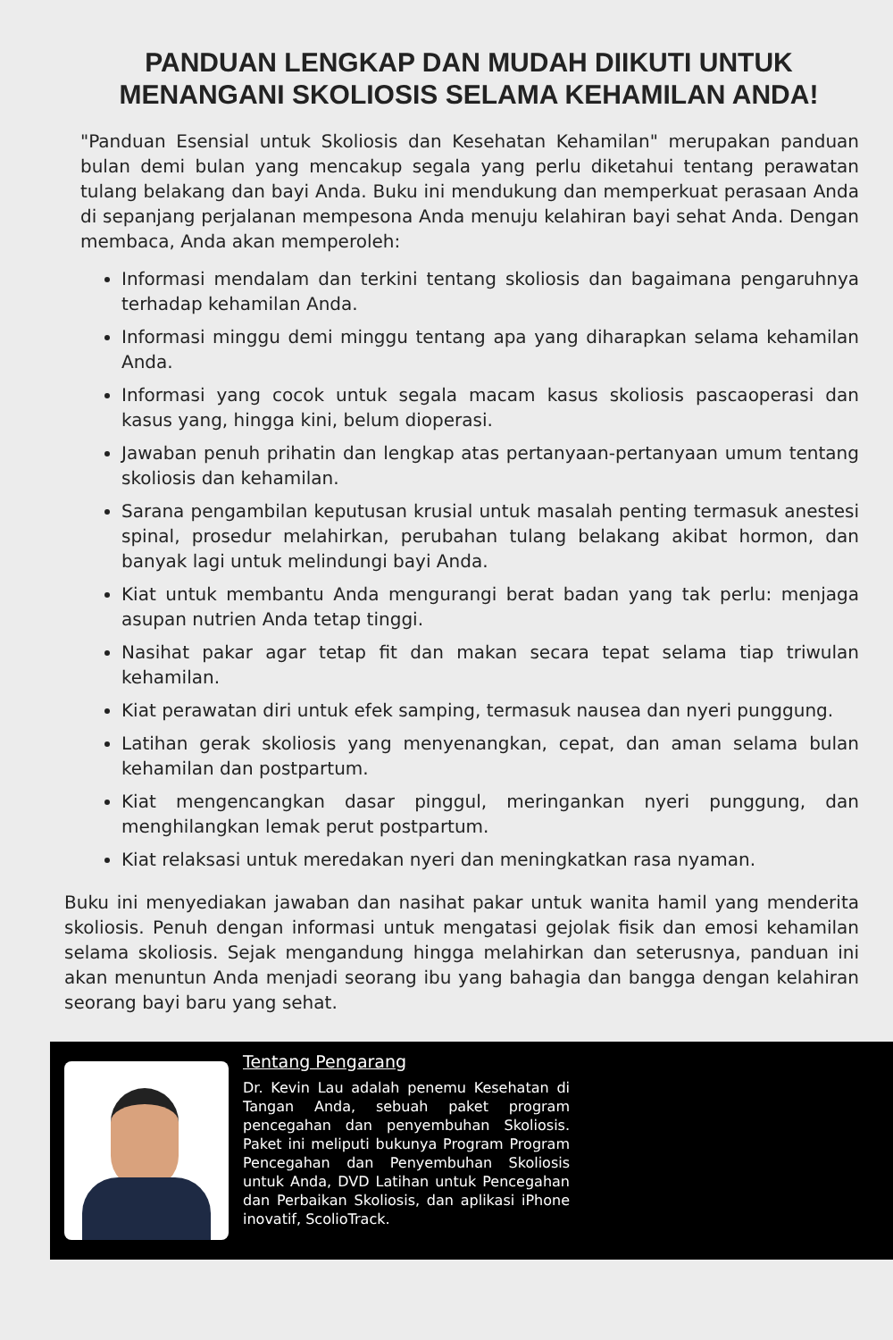PANDUAN LENGKAP DAN MUDAH DIIKUTI UNTUK MENANGANI SKOLIOSIS SELAMA KEHAMILAN ANDA!
"Panduan Esensial untuk Skoliosis dan Kesehatan Kehamilan" merupakan panduan bulan demi bulan yang mencakup segala yang perlu diketahui tentang perawatan tulang belakang dan bayi Anda. Buku ini mendukung dan memperkuat perasaan Anda di sepanjang perjalanan mempesona Anda menuju kelahiran bayi sehat Anda. Dengan membaca, Anda akan memperoleh:
Informasi mendalam dan terkini tentang skoliosis dan bagaimana pengaruhnya terhadap kehamilan Anda.
Informasi minggu demi minggu tentang apa yang diharapkan selama kehamilan Anda.
Informasi yang cocok untuk segala macam kasus skoliosis pascaoperasi dan kasus yang, hingga kini, belum dioperasi.
Jawaban penuh prihatin dan lengkap atas pertanyaan-pertanyaan umum tentang skoliosis dan kehamilan.
Sarana pengambilan keputusan krusial untuk masalah penting termasuk anestesi spinal, prosedur melahirkan, perubahan tulang belakang akibat hormon, dan banyak lagi untuk melindungi bayi Anda.
Kiat untuk membantu Anda mengurangi berat badan yang tak perlu: menjaga asupan nutrien Anda tetap tinggi.
Nasihat pakar agar tetap fit dan makan secara tepat selama tiap triwulan kehamilan.
Kiat perawatan diri untuk efek samping, termasuk nausea dan nyeri punggung.
Latihan gerak skoliosis yang menyenangkan, cepat, dan aman selama bulan kehamilan dan postpartum.
Kiat mengencangkan dasar pinggul, meringankan nyeri punggung, dan menghilangkan lemak perut postpartum.
Kiat relaksasi untuk meredakan nyeri dan meningkatkan rasa nyaman.
Buku ini menyediakan jawaban dan nasihat pakar untuk wanita hamil yang menderita skoliosis. Penuh dengan informasi untuk mengatasi gejolak fisik dan emosi kehamilan selama skoliosis. Sejak mengandung hingga melahirkan dan seterusnya, panduan ini akan menuntun Anda menjadi seorang ibu yang bahagia dan bangga dengan kelahiran seorang bayi baru yang sehat.
Tentang Pengarang
Dr. Kevin Lau adalah penemu Kesehatan di Tangan Anda, sebuah paket program pencegahan dan penyembuhan Skoliosis. Paket ini meliputi bukunya Program Program Pencegahan dan Penyembuhan Skoliosis untuk Anda, DVD Latihan untuk Pencegahan dan Perbaikan Skoliosis, dan aplikasi iPhone inovatif, ScolioTrack.